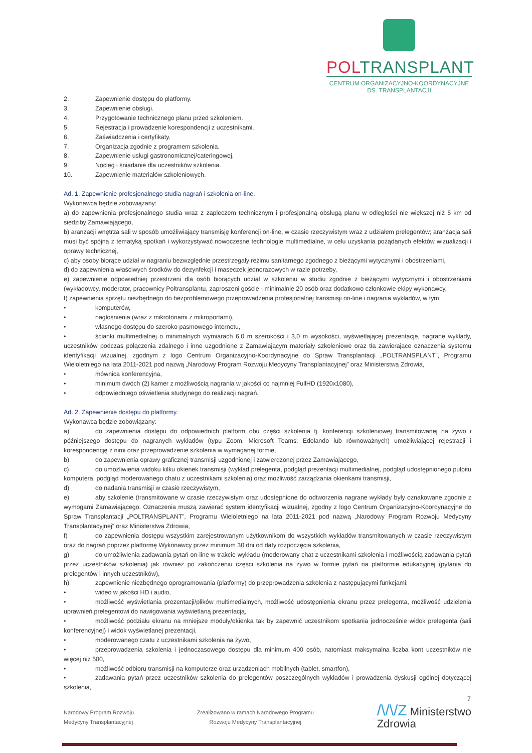POLTRANSPLANT
CENTRUM ORGANIZACYJNO-KOORDYNACYJNE
DS. TRANSPLANTACJI
2. Zapewnienie dostępu do platformy.
3. Zapewnienie obsługi.
4. Przygotowanie technicznego planu przed szkoleniem.
5. Rejestracja i prowadzenie korespondencji z uczestnikami.
6. Zaświadczenia i certyfikaty.
7. Organizacja zgodnie z programem szkolenia.
8. Zapewnienie usługi gastronomicznej/cateringowej.
9. Nocleg i śniadanie dla uczestników szkolenia.
10. Zapewnienie materiałów szkoleniowych.
Ad. 1. Zapewnienie profesjonalnego studia nagrań i szkolenia on-line.
Wykonawca będzie zobowiązany:
a) do zapewnienia profesjonalnego studia wraz z zapleczem technicznym i profesjonalną obsługą planu w odległości nie większej niż 5 km od siedziby Zamawiającego,
b) aranżacji wnętrza sali w sposób umożliwiający transmisję konferencji on-line, w czasie rzeczywistym wraz z udziałem prelegentów; aranżacja sali musi być spójna z tematyką spotkań i wykorzystywać nowoczesne technologie multimedialne, w celu uzyskania pożądanych efektów wizualizacji i oprawy technicznej,
c) aby osoby biorące udział w nagraniu bezwzględnie przestrzegały reżimu sanitarnego zgodnego z bieżącymi wytycznymi i obostrzeniami,
d) do zapewnienia właściwych środków do dezynfekcji i maseczek jednorazowych w razie potrzeby,
e) zapewnienie odpowiedniej przestrzeni dla osób biorących udział w szkoleniu w studiu zgodnie z bieżącymi wytycznymi i obostrzeniami (wykładowcy, moderator, pracownicy Poltransplantu, zaproszeni goście - minimalnie 20 osób oraz dodatkowo członkowie ekipy wykonawcy,
f) zapewnienia sprzętu niezbędnego do bezproblemowego przeprowadzenia profesjonalnej transmisji on-line i nagrania wykładów, w tym:
• komputerów,
• nagłośnienia (wraz z mikrofonami z mikroportami),
• własnego dostępu do szeroko pasmowego internetu,
• ścianki multimedialnej o minimalnych wymiarach 6,0 m szerokości i 3,0 m wysokości, wyświetlającej prezentacje, nagrane wykłady, uczestników podczas połączenia zdalnego i inne uzgodnione z Zamawiającym materiały szkoleniowe oraz tła zawierające oznaczenia systemu identyfikacji wizualnej, zgodnym z logo Centrum Organizacyjno-Koordynacyjne do Spraw Transplantacji „POLTRANSPLANT”, Programu Wieloletniego na lata 2011-2021 pod nazwą „Narodowy Program Rozwoju Medycyny Transplantacyjnej” oraz Ministerstwa Zdrowia,
• mównica konferencyjna,
• minimum dwóch (2) kamer z możliwością nagrania w jakości co najmniej FullHD (1920x1080),
• odpowiedniego oświetlenia studyjnego do realizacji nagrań.
Ad. 2. Zapewnienie dostępu do platformy.
Wykonawca będzie zobowiązany:
a) do zapewnienia dostępu do odpowiednich platform obu części szkolenia tj. konferencji szkoleniowej transmitowanej na żywo i późniejszego dostępu do nagranych wykładów (typu Zoom, Microsoft Teams, Edolando lub równoważnych) umożliwiającej rejestracji i korespondencję z nimi oraz przeprowadzenie szkolenia w wymaganej formie,
b) do zapewnienia oprawy graficznej transmisji uzgodnionej i zatwierdzonej przez Zamawiającego,
c) do umożliwienia widoku kilku okienek transmisji (wykład prelegenta, podgląd prezentacji multimedialnej, podgląd udostępnionego pulpitu komputera, podgląd moderowanego chatu z uczestnikami szkolenia) oraz możliwość zarządzania okienkami transmisji,
d) do nadania transmisji w czasie rzeczywistym,
e) aby szkolenie (transmitowane w czasie rzeczywistym oraz udostępnione do odtworzenia nagrane wykłady były oznakowane zgodnie z wymogami Zamawiającego. Oznaczenia muszą zawierać system identyfikacji wizualnej, zgodny z logo Centrum Organizacyjno-Koordynacyjne do Spraw Transplantacji „POLTRANSPLANT”, Programu Wieloletniego na lata 2011-2021 pod nazwą „Narodowy Program Rozwoju Medycyny Transplantacyjnej” oraz Ministerstwa Zdrowia,
f) do zapewnienia dostępu wszystkim zarejestrowanym użytkownikom do wszystkich wykładów transmitowanych w czasie rzeczywistym oraz do nagrań poprzez platformę Wykonawcy przez minimum 30 dni od daty rozpoczęcia szkolenia,
g) do umożliwienia zadawania pytań on-line w trakcie wykładu (moderowany chat z uczestnikami szkolenia i możliwością zadawania pytań przez uczestników szkolenia) jak również po zakończeniu części szkolenia na żywo w formie pytań na platformie edukacyjnej (pytania do prelegentów i innych uczestników),
h) zapewnienie niezbędnego oprogramowania (platformy) do przeprowadzenia szkolenia z następującymi funkcjami:
• wideo w jakości HD i audio,
• możliwość wyświetlania prezentacji/plików multimedialnych, możliwość udostępnienia ekranu przez prelegenta, możliwość udzielenia uprawnień prelegentowi do nawigowania wyświetlaną prezentacją,
• możliwość podziału ekranu na mniejsze moduły/okienka tak by zapewnić uczestnikom spotkania jednocześnie widok prelegenta (sali konferencyjnej) i widok wyświetlanej prezentacji,
• moderowanego czatu z uczestnikami szkolenia na żywo,
• przeprowadzenia szkolenia i jednoczasowego dostępu dla minimum 400 osób, natomiast maksymalna liczba kont uczestników nie więcej niż 500,
• możliwość odbioru transmisji na komputerze oraz urządzeniach mobilnych (tablet, smartfon),
• zadawania pytań przez uczestników szkolenia do prelegentów poszczególnych wykładów i prowadzenia dyskusji ogólnej dotyczącej szkolenia,
7
Narodowy Program Rozwoju
Medycyny Transplantacyjnej
Zrealizowano w ramach Narodowego Programu
Rozwoju Medycyny Transplantacyjnej
/\/\/Z Ministerstwo
Zdrowia